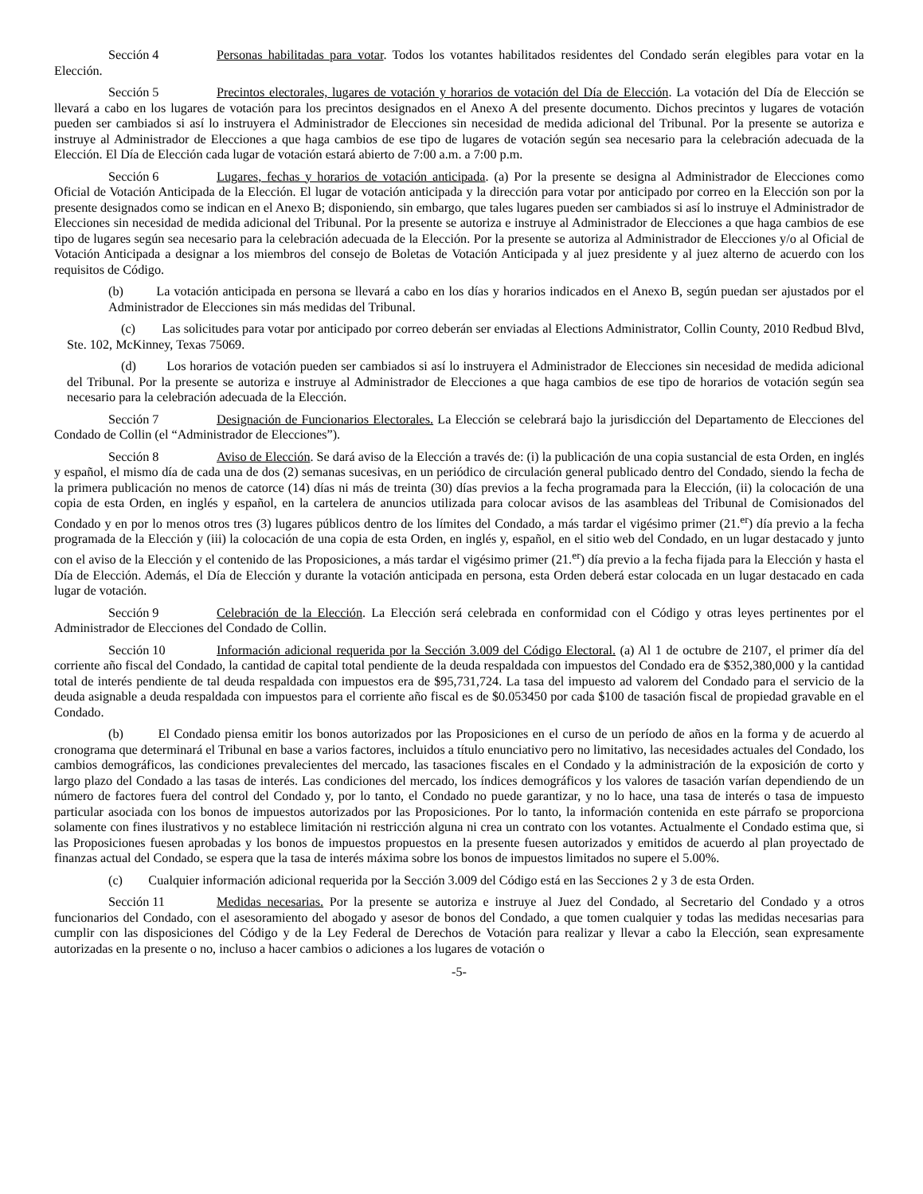Sección 4 Personas habilitadas para votar. Todos los votantes habilitados residentes del Condado serán elegibles para votar en la Elección.
Sección 5 Precintos electorales, lugares de votación y horarios de votación del Día de Elección. La votación del Día de Elección se llevará a cabo en los lugares de votación para los precintos designados en el Anexo A del presente documento. Dichos precintos y lugares de votación pueden ser cambiados si así lo instruyera el Administrador de Elecciones sin necesidad de medida adicional del Tribunal. Por la presente se autoriza e instruye al Administrador de Elecciones a que haga cambios de ese tipo de lugares de votación según sea necesario para la celebración adecuada de la Elección. El Día de Elección cada lugar de votación estará abierto de 7:00 a.m. a 7:00 p.m.
Sección 6 Lugares, fechas y horarios de votación anticipada. (a) Por la presente se designa al Administrador de Elecciones como Oficial de Votación Anticipada de la Elección. El lugar de votación anticipada y la dirección para votar por anticipado por correo en la Elección son por la presente designados como se indican en el Anexo B; disponiendo, sin embargo, que tales lugares pueden ser cambiados si así lo instruye el Administrador de Elecciones sin necesidad de medida adicional del Tribunal. Por la presente se autoriza e instruye al Administrador de Elecciones a que haga cambios de ese tipo de lugares según sea necesario para la celebración adecuada de la Elección. Por la presente se autoriza al Administrador de Elecciones y/o al Oficial de Votación Anticipada a designar a los miembros del consejo de Boletas de Votación Anticipada y al juez presidente y al juez alterno de acuerdo con los requisitos de Código.
(b) La votación anticipada en persona se llevará a cabo en los días y horarios indicados en el Anexo B, según puedan ser ajustados por el Administrador de Elecciones sin más medidas del Tribunal.
(c) Las solicitudes para votar por anticipado por correo deberán ser enviadas al Elections Administrator, Collin County, 2010 Redbud Blvd, Ste. 102, McKinney, Texas 75069.
(d) Los horarios de votación pueden ser cambiados si así lo instruyera el Administrador de Elecciones sin necesidad de medida adicional del Tribunal. Por la presente se autoriza e instruye al Administrador de Elecciones a que haga cambios de ese tipo de horarios de votación según sea necesario para la celebración adecuada de la Elección.
Sección 7 Designación de Funcionarios Electorales. La Elección se celebrará bajo la jurisdicción del Departamento de Elecciones del Condado de Collin (el “Administrador de Elecciones”).
Sección 8 Aviso de Elección. Se dará aviso de la Elección a través de: (i) la publicación de una copia sustancial de esta Orden, en inglés y español, el mismo día de cada una de dos (2) semanas sucesivas, en un periódico de circulación general publicado dentro del Condado, siendo la fecha de la primera publicación no menos de catorce (14) días ni más de treinta (30) días previos a la fecha programada para la Elección, (ii) la colocación de una copia de esta Orden, en inglés y español, en la cartelera de anuncios utilizada para colocar avisos de las asambleas del Tribunal de Comisionados del Condado y en por lo menos otros tres (3) lugares públicos dentro de los límites del Condado, a más tardar el vigésimo primer (21.<sup>er</sup>) día previo a la fecha programada de la Elección y (iii) la colocación de una copia de esta Orden, en inglés y, español, en el sitio web del Condado, en un lugar destacado y junto con el aviso de la Elección y el contenido de las Proposiciones, a más tardar el vigésimo primer (21.<sup>er</sup>) día previo a la fecha fijada para la Elección y hasta el Día de Elección. Además, el Día de Elección y durante la votación anticipada en persona, esta Orden deberá estar colocada en un lugar destacado en cada lugar de votación.
Sección 9 Celebración de la Elección. La Elección será celebrada en conformidad con el Código y otras leyes pertinentes por el Administrador de Elecciones del Condado de Collin.
Sección 10 Información adicional requerida por la Sección 3.009 del Código Electoral. (a) Al 1 de octubre de 2107, el primer día del corriente año fiscal del Condado, la cantidad de capital total pendiente de la deuda respaldada con impuestos del Condado era de $352,380,000 y la cantidad total de interés pendiente de tal deuda respaldada con impuestos era de $95,731,724. La tasa del impuesto ad valorem del Condado para el servicio de la deuda asignable a deuda respaldada con impuestos para el corriente año fiscal es de $0.053450 por cada $100 de tasación fiscal de propiedad gravable en el Condado.
(b) El Condado piensa emitir los bonos autorizados por las Proposiciones en el curso de un período de años en la forma y de acuerdo al cronograma que determinará el Tribunal en base a varios factores, incluidos a título enunciativo pero no limitativo, las necesidades actuales del Condado, los cambios demográficos, las condiciones prevalecientes del mercado, las tasaciones fiscales en el Condado y la administración de la exposición de corto y largo plazo del Condado a las tasas de interés. Las condiciones del mercado, los índices demográficos y los valores de tasación varían dependiendo de un número de factores fuera del control del Condado y, por lo tanto, el Condado no puede garantizar, y no lo hace, una tasa de interés o tasa de impuesto particular asociada con los bonos de impuestos autorizados por las Proposiciones. Por lo tanto, la información contenida en este párrafo se proporciona solamente con fines ilustrativos y no establece limitación ni restricción alguna ni crea un contrato con los votantes. Actualmente el Condado estima que, si las Proposiciones fuesen aprobadas y los bonos de impuestos propuestos en la presente fuesen autorizados y emitidos de acuerdo al plan proyectado de finanzas actual del Condado, se espera que la tasa de interés máxima sobre los bonos de impuestos limitados no supere el 5.00%.
(c) Cualquier información adicional requerida por la Sección 3.009 del Código está en las Secciones 2 y 3 de esta Orden.
Sección 11 Medidas necesarias. Por la presente se autoriza e instruye al Juez del Condado, al Secretario del Condado y a otros funcionarios del Condado, con el asesoramiento del abogado y asesor de bonos del Condado, a que tomen cualquier y todas las medidas necesarias para cumplir con las disposiciones del Código y de la Ley Federal de Derechos de Votación para realizar y llevar a cabo la Elección, sean expresamente autorizadas en la presente o no, incluso a hacer cambios o adiciones a los lugares de votación o
-5-